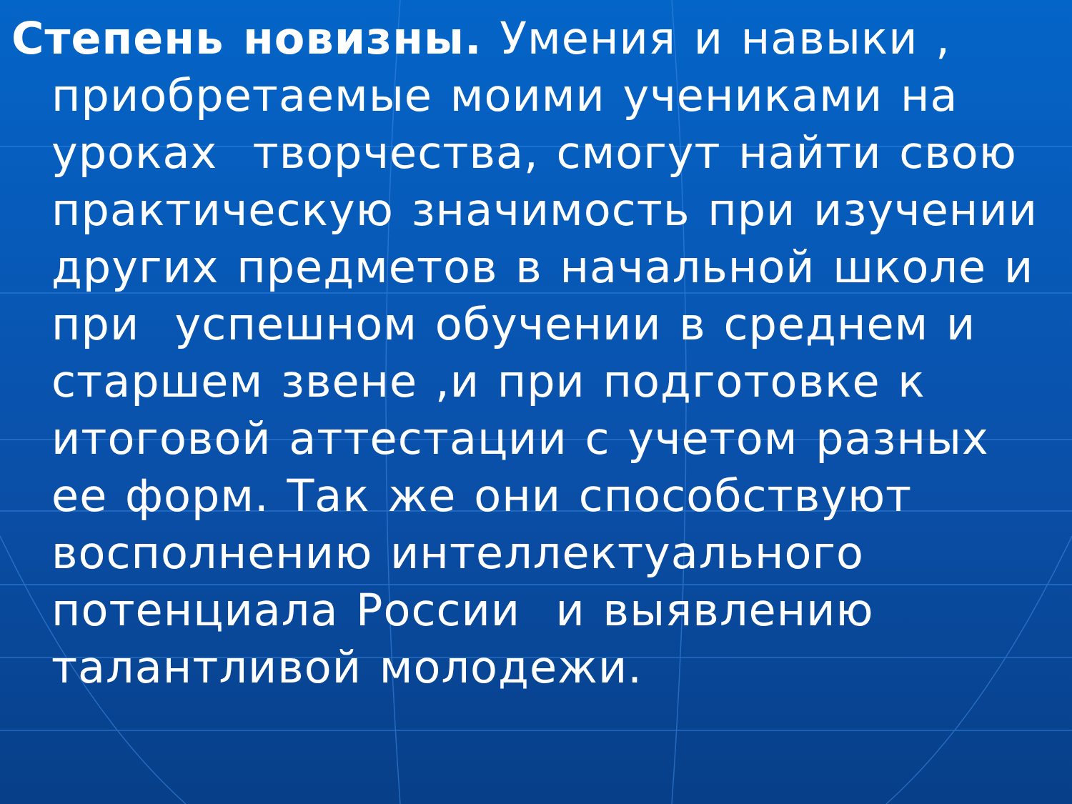Степень новизны. Умения и навыки ,
приобретаемые моими учениками на уроках творчества, смогут найти свою практическую значимость при изучении других предметов в начальной школе и при успешном обучении в среднем и старшем звене ,и при подготовке к итоговой аттестации с учетом разных ее форм. Так же они способствуют восполнению интеллектуального потенциала России и выявлению талантливой молодежи.